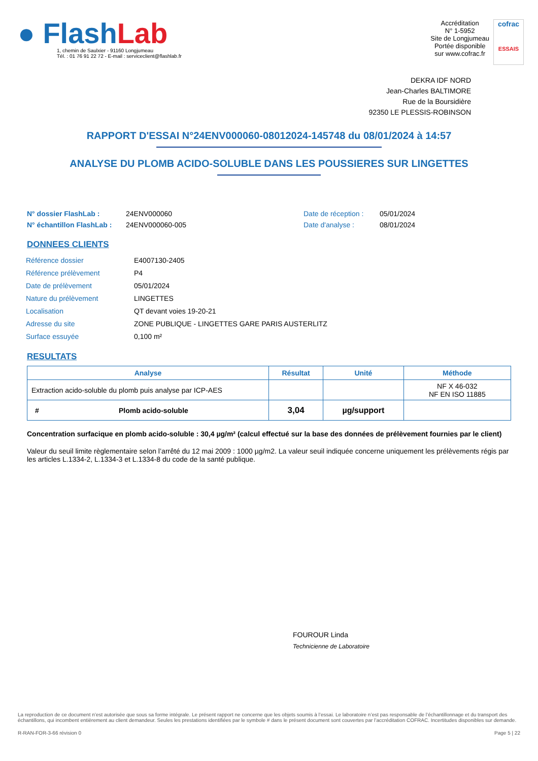● FlashLab
1, chemin de Saulxier - 91160 Longjumeau
Tél. : 01 76 91 22 72 - E-mail : serviceclient@flashlab.fr
Accréditation
N° 1-5952
Site de Longjumeau
Portée disponible
sur www.cofrac.fr
cofrac
ESSAIS
DEKRA IDF NORD
Jean-Charles BALTIMORE
Rue de la Boursidière
92350 LE PLESSIS-ROBINSON
RAPPORT D'ESSAI N°24ENV000060-08012024-145748 du 08/01/2024 à 14:57
ANALYSE DU PLOMB ACIDO-SOLUBLE DANS LES POUSSIERES SUR LINGETTES
N° dossier FlashLab :
N° échantillon FlashLab :
24ENV000060
24ENV000060-005
Date de réception :
Date d'analyse :
05/01/2024
08/01/2024
DONNEES CLIENTS
| Référence dossier | E4007130-2405 |
| Référence prélèvement | P4 |
| Date de prélèvement | 05/01/2024 |
| Nature du prélèvement | LINGETTES |
| Localisation | QT devant voies 19-20-21 |
| Adresse du site | ZONE PUBLIQUE - LINGETTES GARE PARIS AUSTERLITZ |
| Surface essuyée | 0,100 m² |
RESULTATS
| Analyse | Résultat | Unité | Méthode |
| --- | --- | --- | --- |
| Extraction acido-soluble du plomb puis analyse par ICP-AES | | | NF X 46-032 NF EN ISO 11885 |
| # Plomb acido-soluble | 3,04 | µg/support | |
Concentration surfacique en plomb acido-soluble : 30,4 µg/m² (calcul effectué sur la base des données de prélèvement fournies par le client)
Valeur du seuil limite règlementaire selon l’arrêté du 12 mai 2009 : 1000 µg/m2. La valeur seuil indiquée concerne uniquement les prélèvements régis par les articles L.1334-2, L.1334-3 et L.1334-8 du code de la santé publique.
FOUROUR Linda
Technicienne de Laboratoire
La reproduction de ce document n’est autorisée que sous sa forme intégrale. Le présent rapport ne concerne que les objets soumis à l’essai. Le laboratoire n’est pas responsable de l’échantillonnage et du transport des échantillons, qui incombent entièrement au client demandeur. Seules les prestations identifiées par le symbole # dans le présent document sont couvertes par l’accréditation COFRAC. Incertitudes disponibles sur demande.
R-RAN-FOR-3-66 révision 0 Page 5 | 22